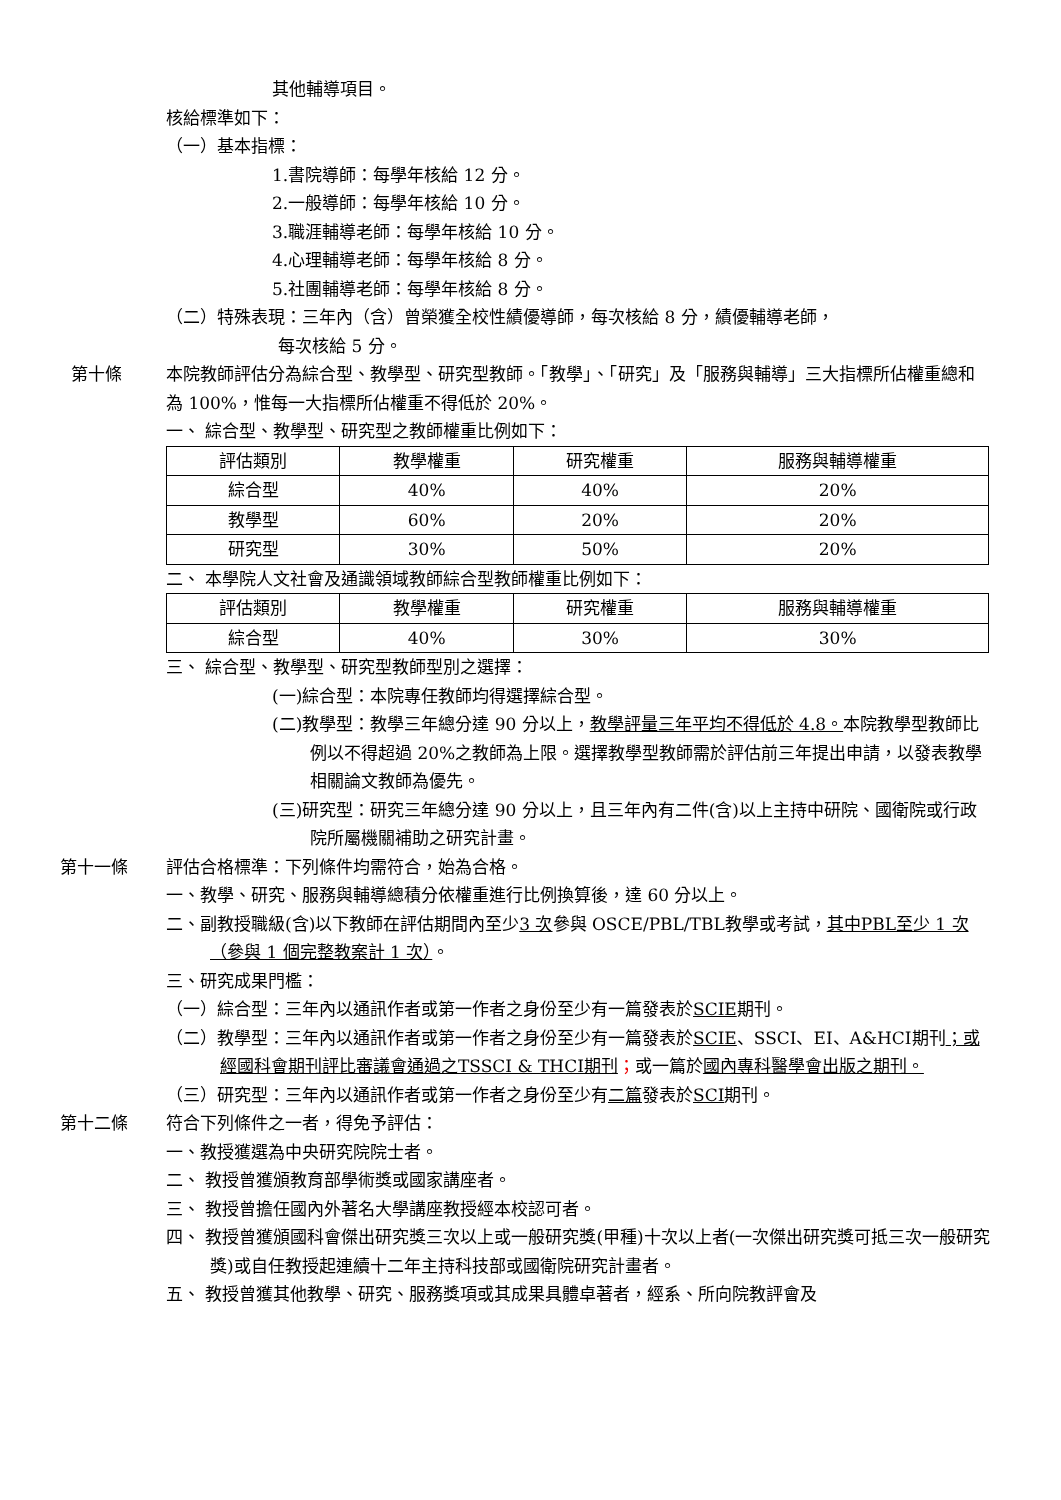其他輔導項目。
核給標準如下：
（一）基本指標：
1.書院導師：每學年核給 12 分。
2.一般導師：每學年核給 10 分。
3.職涯輔導老師：每學年核給 10 分。
4.心理輔導老師：每學年核給 8 分。
5.社團輔導老師：每學年核給 8 分。
（二）特殊表現：三年內（含）曾榮獲全校性績優導師，每次核給 8 分，績優輔導老師，
每次核給 5 分。
第十條 本院教師評估分為綜合型、教學型、研究型教師。「教學」、「研究」及「服務與輔導」三大指標所佔權重總和為 100%，惟每一大指標所佔權重不得低於 20%。
一、 綜合型、教學型、研究型之教師權重比例如下：
| 評估類別 | 教學權重 | 研究權重 | 服務與輔導權重 |
| --- | --- | --- | --- |
| 綜合型 | 40% | 40% | 20% |
| 教學型 | 60% | 20% | 20% |
| 研究型 | 30% | 50% | 20% |
二、 本學院人文社會及通識領域教師綜合型教師權重比例如下：
| 評估類別 | 教學權重 | 研究權重 | 服務與輔導權重 |
| --- | --- | --- | --- |
| 綜合型 | 40% | 30% | 30% |
三、 綜合型、教學型、研究型教師型別之選擇：
(一)綜合型：本院專任教師均得選擇綜合型。
(二)教學型：教學三年總分達 90 分以上，教學評量三年平均不得低於 4.8。本院教學型教師比例以不得超過 20%之教師為上限。選擇教學型教師需於評估前三年提出申請，以發表教學相關論文教師為優先。
(三)研究型：研究三年總分達 90 分以上，且三年內有二件(含)以上主持中研院、國衛院或行政院所屬機關補助之研究計畫。
第十一條 評估合格標準：下列條件均需符合，始為合格。
一、教學、研究、服務與輔導總積分依權重進行比例換算後，達 60 分以上。
二、副教授職級(含)以下教師在評估期間內至少3 次參與 OSCE/PBL/TBL教學或考試，其中PBL至少 1 次（參與 1 個完整教案計 1 次）。
三、研究成果門檻：
（一）綜合型：三年內以通訊作者或第一作者之身份至少有一篇發表於SCIE期刊。
（二）教學型：三年內以通訊作者或第一作者之身份至少有一篇發表於SCIE、SSCI、EI、A&HCI期刊；或經國科會期刊評比審議會通過之TSSCI & THCI期刊；或一篇於國內專科醫學會出版之期刊。
（三）研究型：三年內以通訊作者或第一作者之身份至少有二篇發表於SCI期刊。
第十二條 符合下列條件之一者，得免予評估：
一、教授獲選為中央研究院院士者。
二、 教授曾獲頒教育部學術獎或國家講座者。
三、 教授曾擔任國內外著名大學講座教授經本校認可者。
四、 教授曾獲頒國科會傑出研究獎三次以上或一般研究獎(甲種)十次以上者(一次傑出研究獎可抵三次一般研究獎)或自任教授起連續十二年主持科技部或國衛院研究計畫者。
五、 教授曾獲其他教學、研究、服務獎項或其成果具體卓著者，經系、所向院教評會及